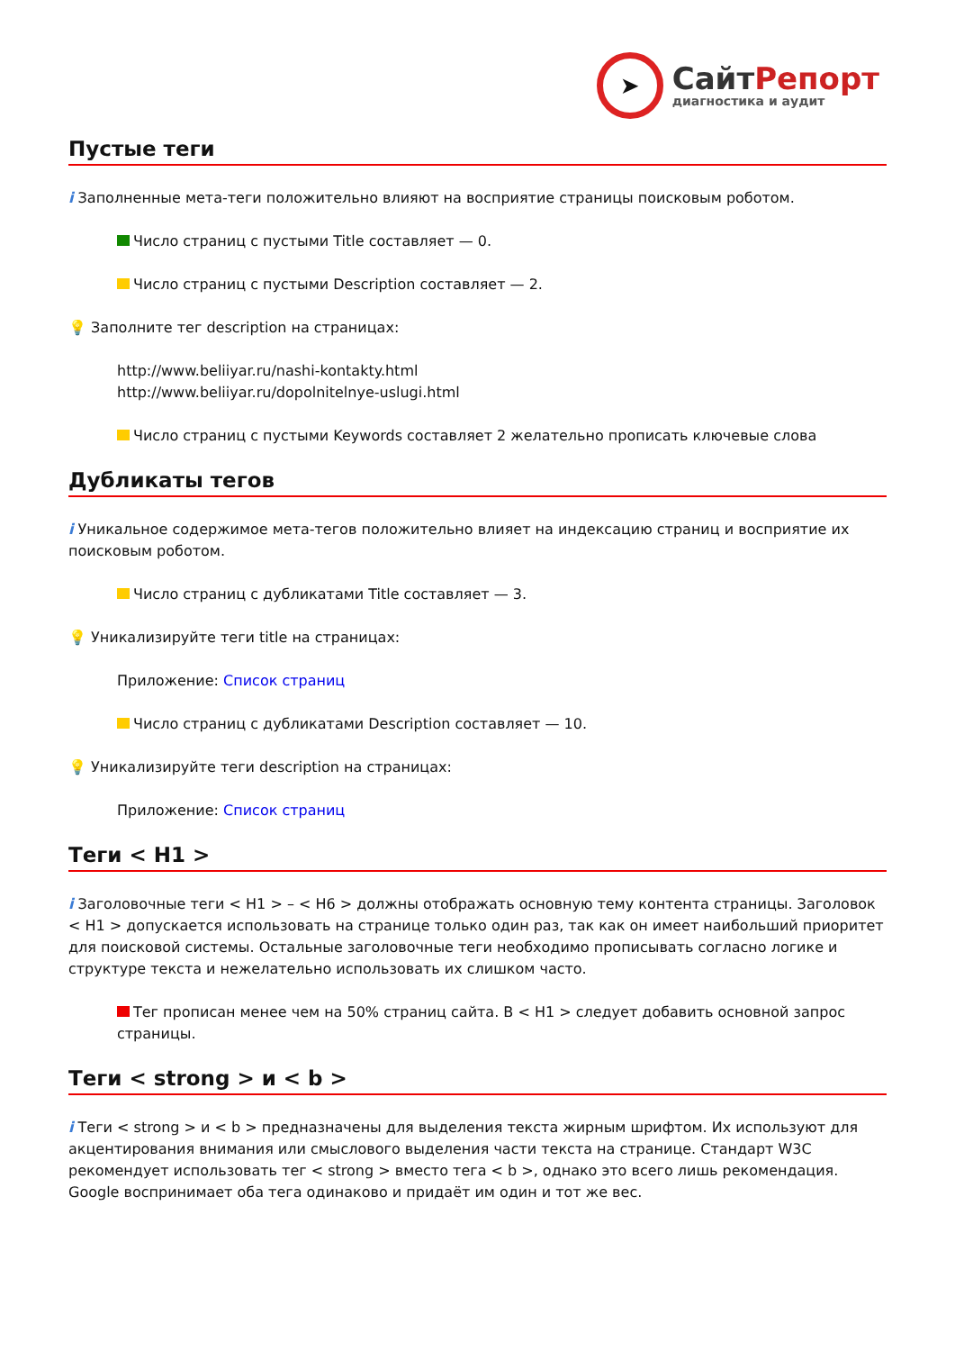➤
СайтРепорт
диагностика и аудит
Пустые теги
i Заполненные мета-теги положительно влияют на восприятие страницы поисковым роботом.
Число страниц с пустыми Title составляет — 0.
Число страниц с пустыми Description составляет — 2.
💡 Заполните тег description на страницах:
http://www.beliiyar.ru/nashi-kontakty.html
http://www.beliiyar.ru/dopolnitelnye-uslugi.html
Число страниц с пустыми Keywords составляет 2 желательно прописать ключевые слова
Дубликаты тегов
i Уникальное содержимое мета-тегов положительно влияет на индексацию страниц и восприятие их поисковым роботом.
Число страниц с дубликатами Title составляет — 3.
💡 Уникализируйте теги title на страницах:
Приложение: Список страниц
Число страниц с дубликатами Description составляет — 10.
💡 Уникализируйте теги description на страницах:
Приложение: Список страниц
Теги < H1 >
i Заголовочные теги < H1 > – < H6 > должны отображать основную тему контента страницы. Заголовок < H1 > допускается использовать на странице только один раз, так как он имеет наибольший приоритет для поисковой системы. Остальные заголовочные теги необходимо прописывать согласно логике и структуре текста и нежелательно использовать их слишком часто.
Тег прописан менее чем на 50% страниц сайта. В < H1 > следует добавить основной запрос страницы.
Теги < strong > и < b >
i Теги < strong > и < b > предназначены для выделения текста жирным шрифтом. Их используют для акцентирования внимания или смыслового выделения части текста на странице. Стандарт W3C рекомендует использовать тег < strong > вместо тега < b >, однако это всего лишь рекомендация. Google воспринимает оба тега одинаково и придаёт им один и тот же вес.